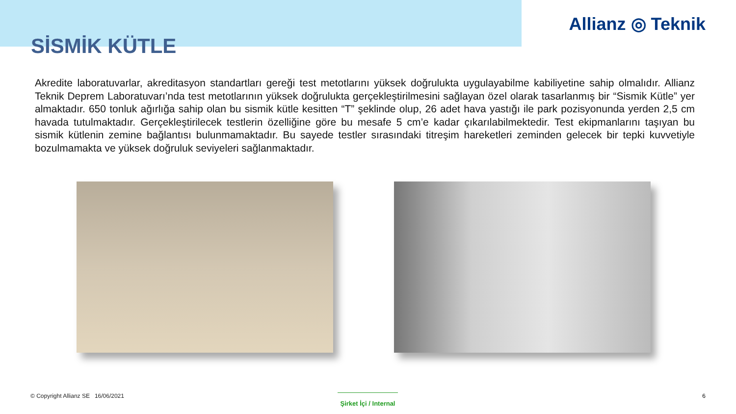Allianz ◎ Teknik
SİSMİK KÜTLE
Akredite laboratuvarlar, akreditasyon standartları gereği test metotlarını yüksek doğrulukta uygulayabilme kabiliyetine sahip olmalıdır. Allianz Teknik Deprem Laboratuvarı’nda test metotlarının yüksek doğrulukta gerçekleştirilmesini sağlayan özel olarak tasarlanmış bir “Sismik Kütle” yer almaktadır. 650 tonluk ağırlığa sahip olan bu sismik kütle kesitten “T” şeklinde olup, 26 adet hava yastığı ile park pozisyonunda yerden 2,5 cm havada tutulmaktadır. Gerçekleştirilecek testlerin özelliğine göre bu mesafe 5 cm’e kadar çıkarılabilmektedir. Test ekipmanlarını taşıyan bu sismik kütlenin zemine bağlantısı bulunmamaktadır. Bu sayede testler sırasındaki titreşim hareketleri zeminden gelecek bir tepki kuvvetiyle bozulmamakta ve yüksek doğruluk seviyeleri sağlanmaktadır.
© Copyright Allianz SE 16/06/2021
Şirket İçi / Internal
6